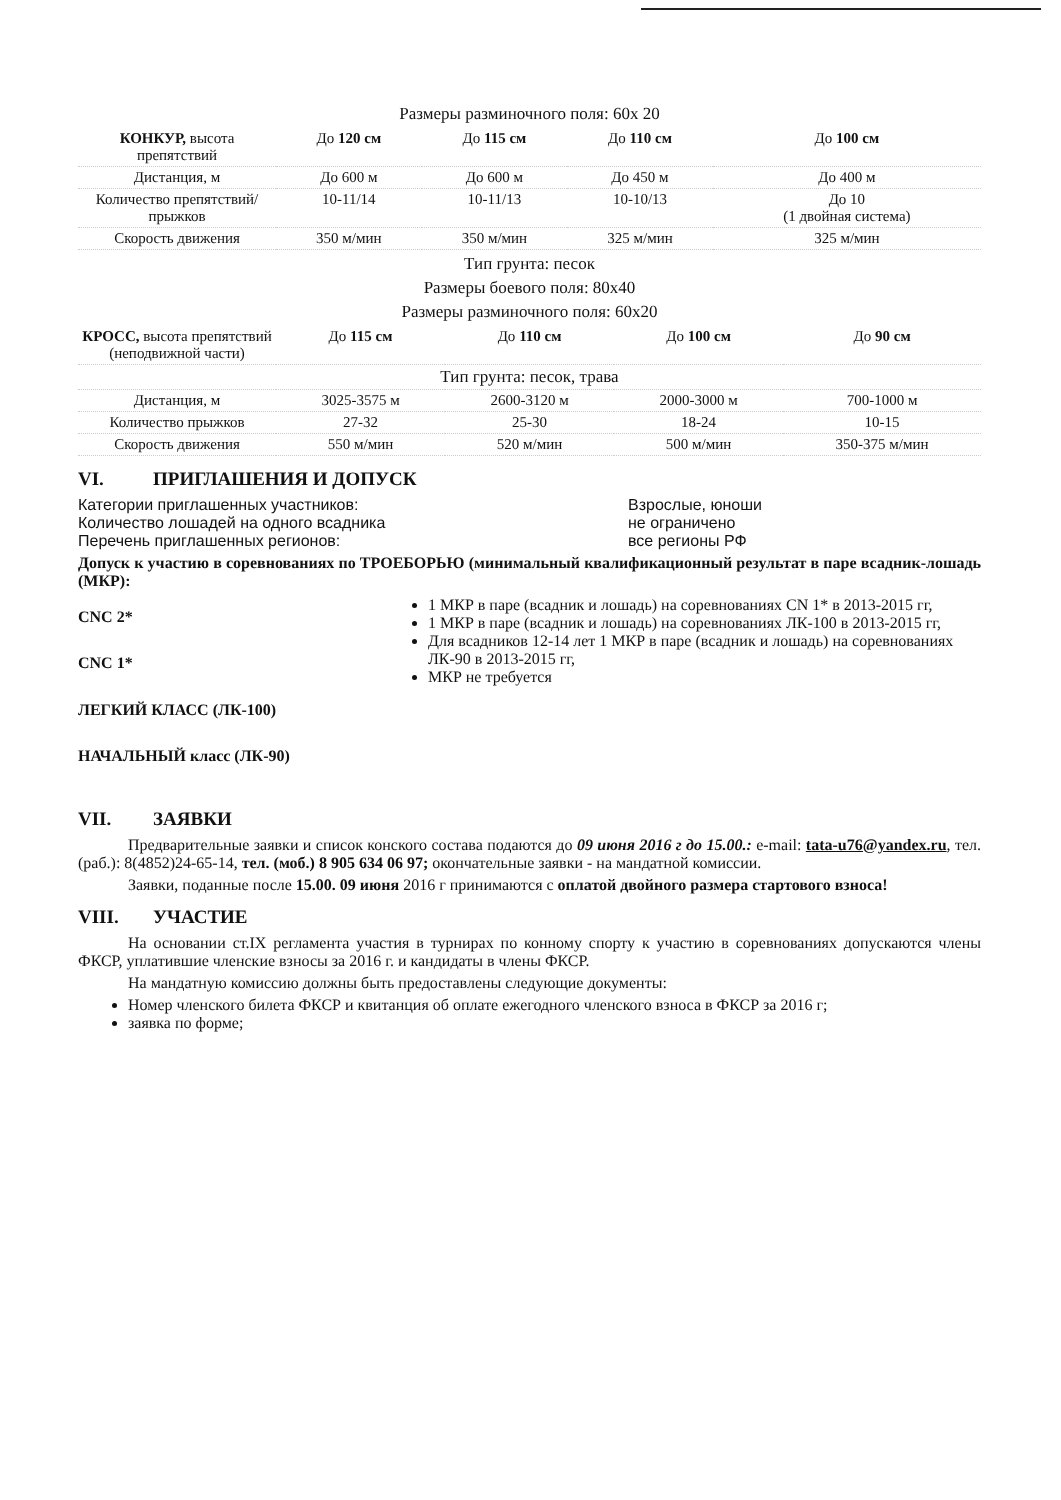Размеры разминочного поля: 60х 20
| КОНКУР, высота препятствий | До 120 см | До 115 см | До 110 см | До 100 см |
| Дистанция, м | До 600 м | До 600 м | До 450 м | До 400 м |
| Количество препятствий/прыжков | 10-11/14 | 10-11/13 | 10-10/13 | До 10 (1 двойная система) |
| Скорость движения | 350 м/мин | 350 м/мин | 325 м/мин | 325 м/мин |
Тип грунта: песок
Размеры боевого поля: 80х40
Размеры разминочного поля: 60х20
| КРОСС, высота препятствий (неподвижной части) | До 115 см | До 110 см | До 100 см | До 90 см |
| Тип грунта: песок, трава | | | | |
| Дистанция, м | 3025-3575 м | 2600-3120 м | 2000-3000 м | 700-1000 м |
| Количество прыжков | 27-32 | 25-30 | 18-24 | 10-15 |
| Скорость движения | 550 м/мин | 520 м/мин | 500 м/мин | 350-375 м/мин |
VI. ПРИГЛАШЕНИЯ И ДОПУСК
Категории приглашенных участников:
Количество лошадей на одного всадника
Взрослые, юноши
не ограничено
Перечень приглашенных регионов: все регионы РФ
Допуск к участию в соревнованиях по ТРОЕБОРЬЮ (минимальный квалификационный результат в паре всадник-лошадь (МКР):
CNC 2*
CNC 1*
ЛЕГКИЙ КЛАСС (ЛК-100)
НАЧАЛЬНЫЙ класс (ЛК-90)
1 МКР в паре (всадник и лошадь) на соревнованиях CN 1* в 2013-2015 гг,
1 МКР в паре (всадник и лошадь) на соревнованиях ЛК-100 в 2013-2015 гг,
Для всадников 12-14 лет 1 МКР в паре (всадник и лошадь) на соревнованиях ЛК-90 в 2013-2015 гг,
МКР не требуется
VII. ЗАЯВКИ
Предварительные заявки и список конского состава подаются до 09 июня 2016 г до 15.00.: e-mail: tata-u76@yandex.ru, тел. (раб.): 8(4852)24-65-14, тел. (моб.) 8 905 634 06 97; окончательные заявки - на мандатной комиссии.
Заявки, поданные после 15.00. 09 июня 2016 г принимаются с оплатой двойного размера стартового взноса!
VIII. УЧАСТИЕ
На основании ст.IX регламента участия в турнирах по конному спорту к участию в соревнованиях допускаются члены ФКСР, уплатившие членские взносы за 2016 г. и кандидаты в члены ФКСР.
На мандатную комиссию должны быть предоставлены следующие документы:
Номер членского билета ФКСР и квитанция об оплате ежегодного членского взноса в ФКСР за 2016 г;
заявка по форме;